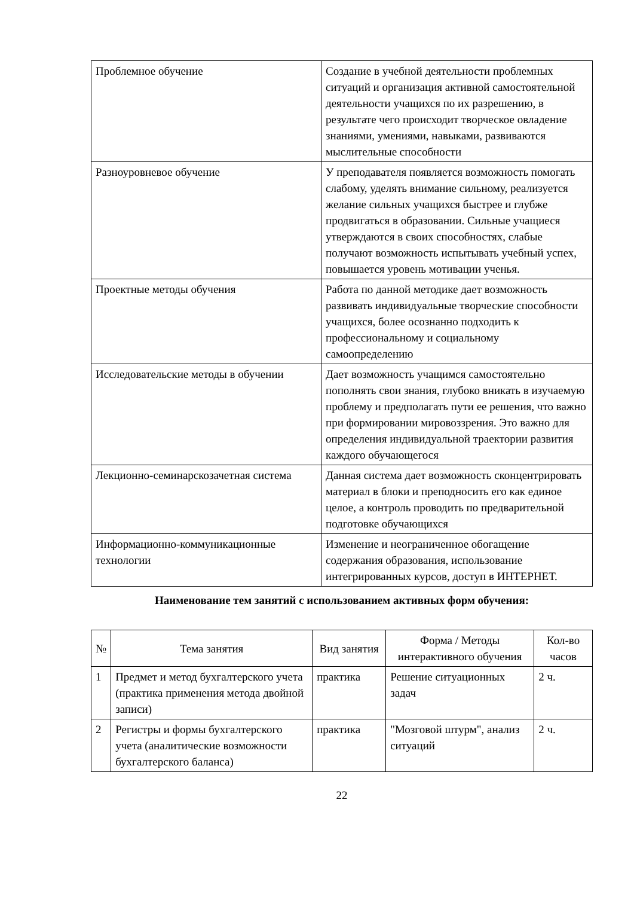| Проблемное обучение | Создание в учебной деятельности проблемных ситуаций и организация активной самостоятельной деятельности учащихся по их разрешению, в результате чего происходит творческое овладение знаниями, умениями, навыками, развиваются мыслительные способности |
| Разноуровневое обучение | У преподавателя появляется возможность помогать слабому, уделять внимание сильному, реализуется желание сильных учащихся быстрее и глубже продвигаться в образовании. Сильные учащиеся утверждаются в своих способностях, слабые получают возможность испытывать учебный успех, повышается уровень мотивации ученья. |
| Проектные методы обучения | Работа по данной методике дает возможность развивать индивидуальные творческие способности учащихся, более осознанно подходить к профессиональному и социальному самоопределению |
| Исследовательские методы в обучении | Дает возможность учащимся самостоятельно пополнять свои знания, глубоко вникать в изучаемую проблему и предполагать пути ее решения, что важно при формировании мировоззрения. Это важно для определения индивидуальной траектории развития каждого обучающегося |
| Лекционно-семинарскозачетная система | Данная система дает возможность сконцентрировать материал в блоки и преподносить его как единое целое, а контроль проводить по предварительной подготовке обучающихся |
| Информационно-коммуникационные технологии | Изменение и неограниченное обогащение содержания образования, использование интегрированных курсов, доступ в ИНТЕРНЕТ. |
Наименование тем занятий с использованием активных форм обучения:
| № | Тема занятия | Вид занятия | Форма / Методы интерактивного обучения | Кол-во часов |
| --- | --- | --- | --- | --- |
| 1 | Предмет и метод бухгалтерского учета (практика применения метода двойной записи) | практика | Решение ситуационных задач | 2 ч. |
| 2 | Регистры и формы бухгалтерского учета (аналитические возможности бухгалтерского баланса) | практика | "Мозговой штурм", анализ ситуаций | 2 ч. |
22